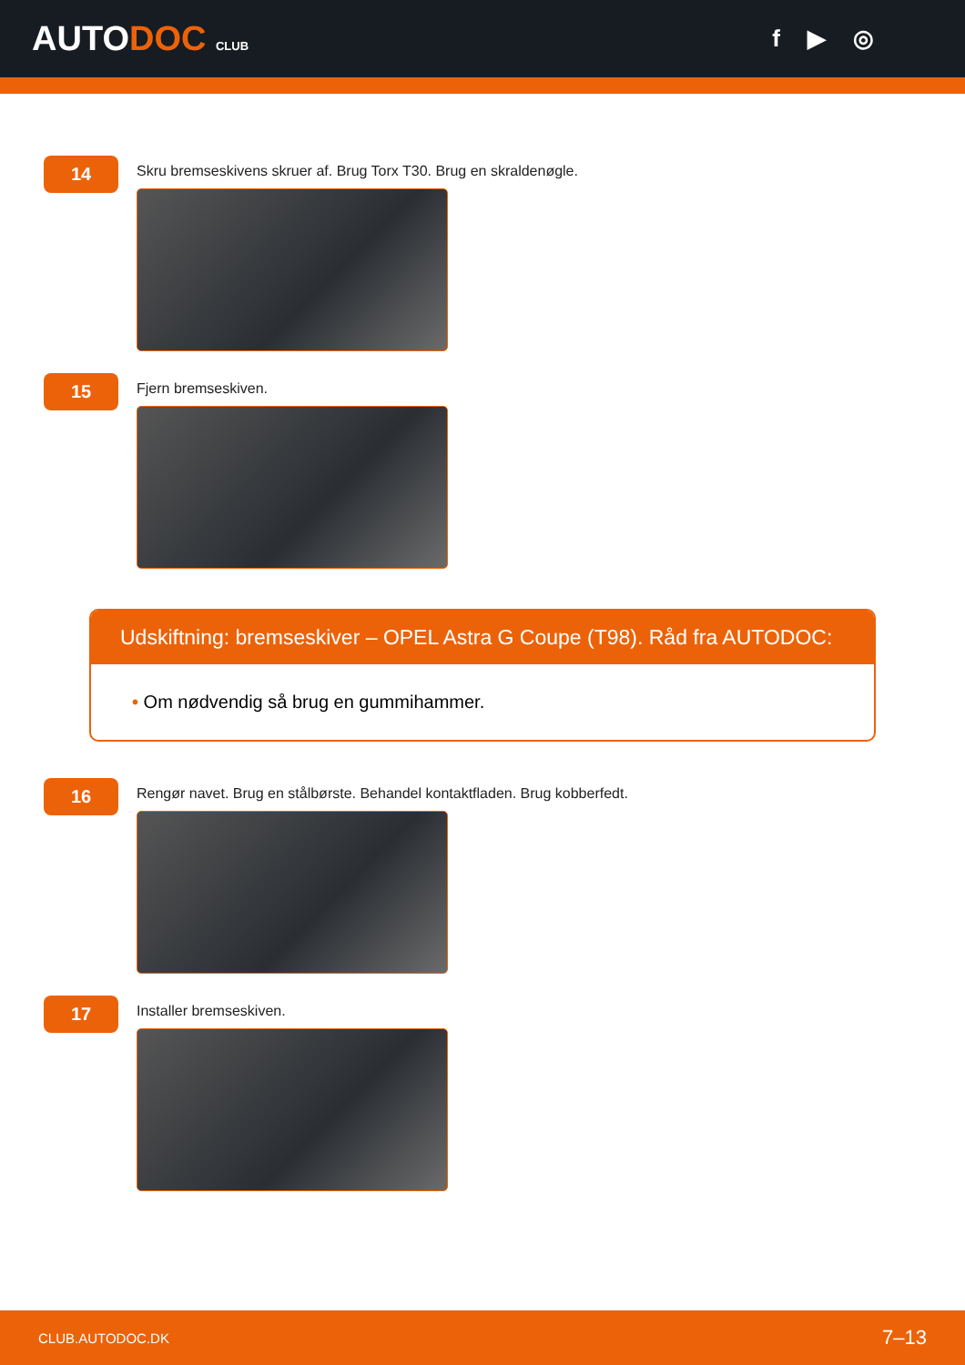AUTODOC CLUB
f ▶ ◎
14
Skru bremseskivens skruer af. Brug Torx T30. Brug en skraldenøgle.
15
Fjern bremseskiven.
Udskiftning: bremseskiver – OPEL Astra G Coupe (T98). Råd fra AUTODOC:
• Om nødvendig så brug en gummihammer.
16
Rengør navet. Brug en stålbørste. Behandel kontaktfladen. Brug kobberfedt.
17
Installer bremseskiven.
CLUB.AUTODOC.DK 7–13